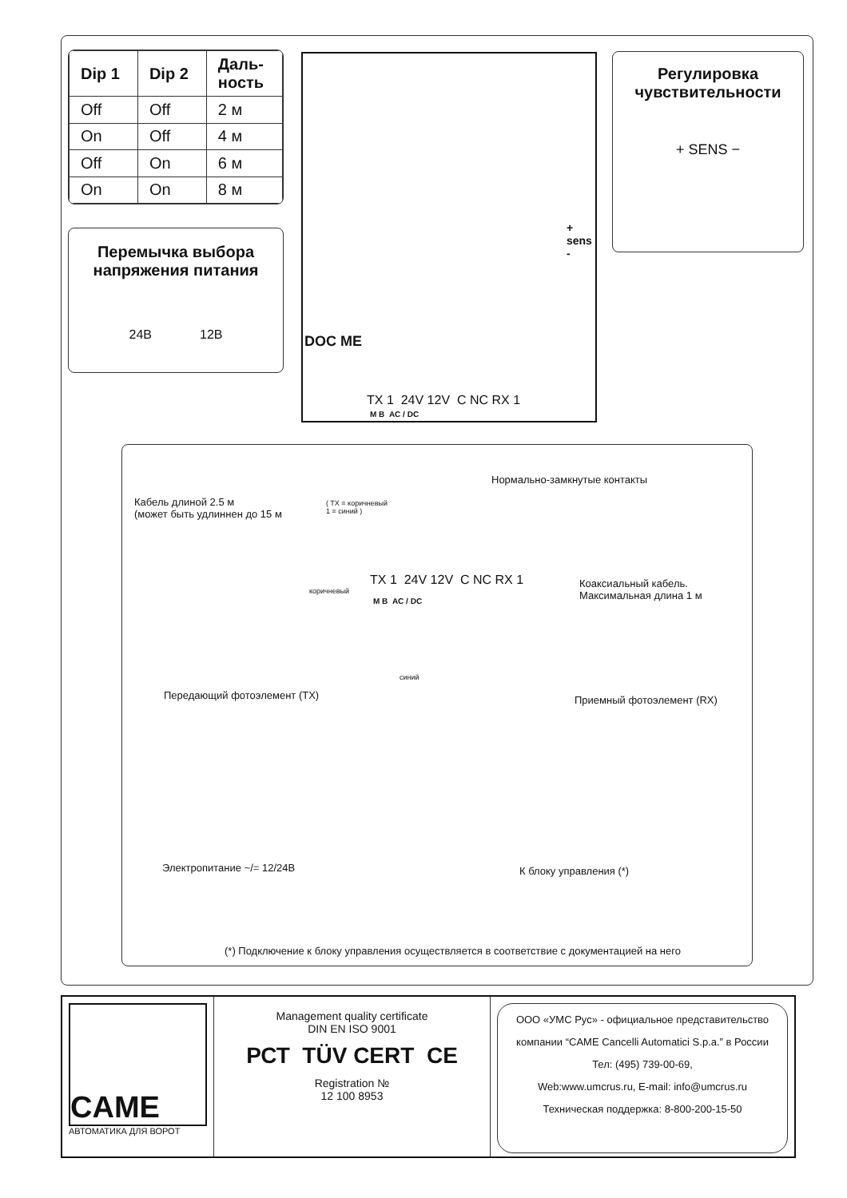| Dip 1 | Dip 2 | Даль- ность |
| --- | --- | --- |
| Off | Off | 2 м |
| On | Off | 4 м |
| Off | On | 6 м |
| On | On | 8 м |
Перемычка выбора
напряжения питания
24В 12В
TX 1 24V 12V C NC RX 1
M B AC / DC
DOC ME
+ sens -
Регулировка
чувствительности
+ SENS −
Нормально-замкнутые контакты
Кабель длиной 2.5 м
(может быть удлиннен до 15 м
( TX = коричневый
1 = синий )
TX 1 24V 12V C NC RX 1
M B AC / DC
коричневый
синий
Коаксиальный кабель.
Максимальная длина 1 м
Передающий фотоэлемент (TX) Приемный фотоэлемент (RX)
Электропитание ~/= 12/24В К блоку управления (*)
(*) Подключение к блоку управления осуществляется в соответствие с документацией на него
CAME
АВТОМАТИКА ДЛЯ ВОРОТ
Management quality certificate
DIN EN ISO 9001
РСТ TÜV CERT CE
Registration №
12 100 8953
ООО «УМС Рус» - официальное представительство
компании “CAME Cancelli Automatici S.p.a.” в России
Тел: (495) 739-00-69,
Web:www.umcrus.ru, E-mail: info@umcrus.ru
Техническая поддержка: 8-800-200-15-50